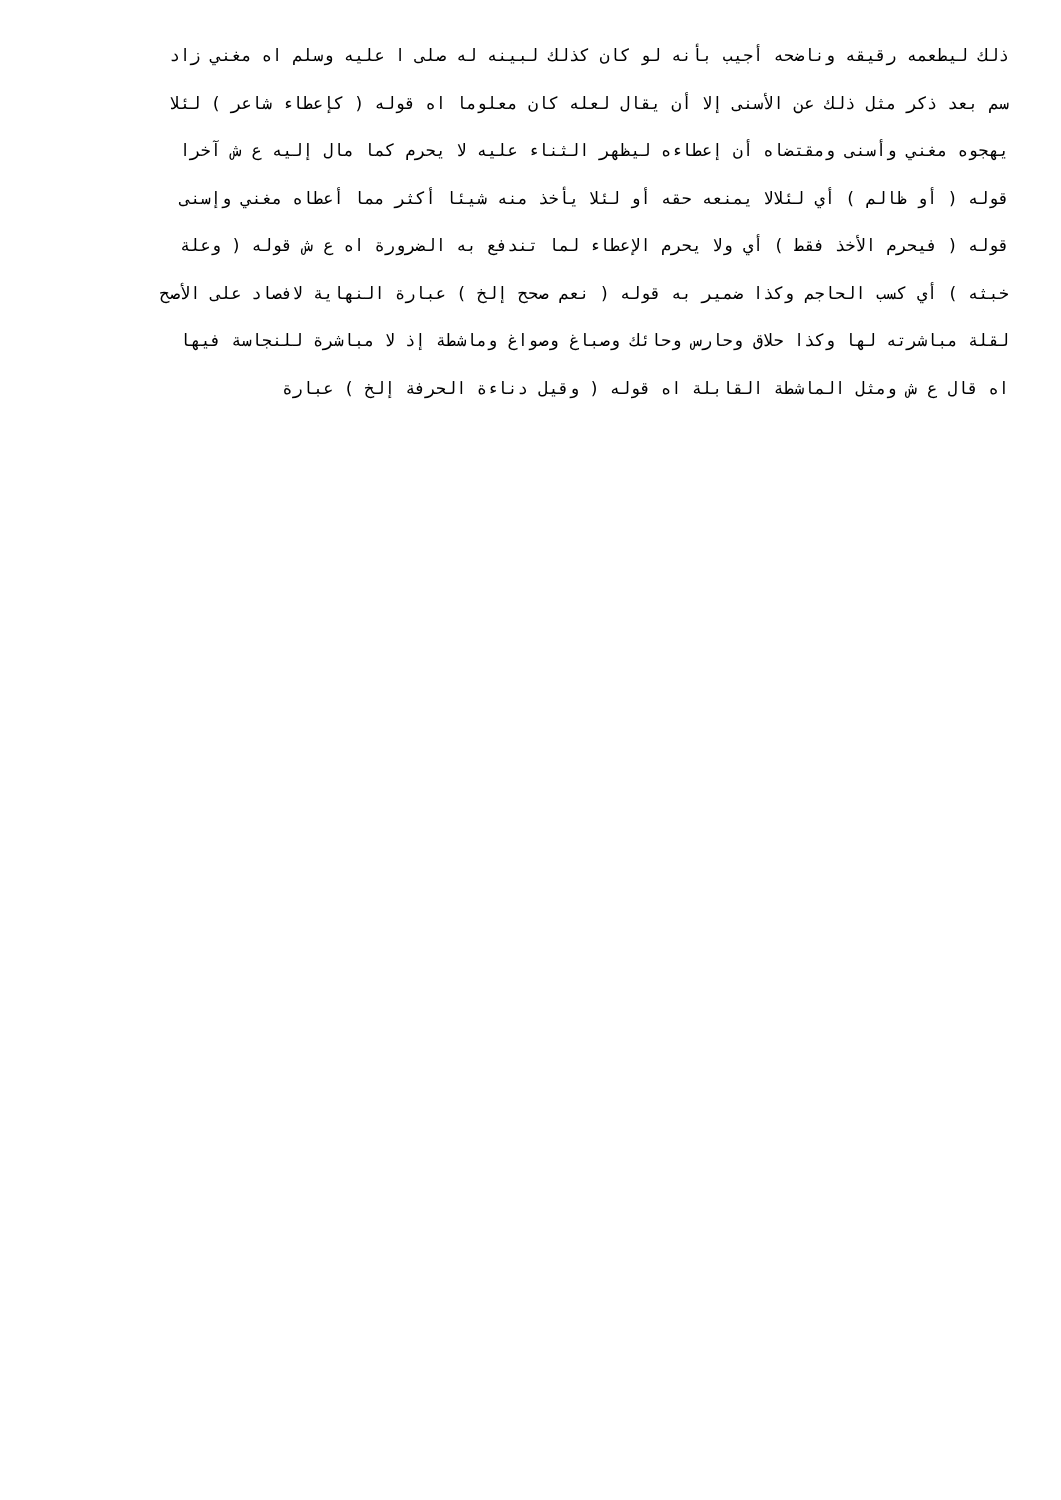ذلك ليطعمه رقيقه وناضحه أجيب بأنه لو كان كذلك لبينه له صلى ا عليه وسلم اه مغني زاد
سم بعد ذكر مثل ذلك عن الأسنى إلا أن يقال لعله كان معلوما اه قوله ( كإعطاء شاعر ) لئلا
يهجوه مغني وأسنى ومقتضاه أن إعطاءه ليظهر الثناء عليه لا يحرم كما مال إليه ع ش آخرا
قوله ( أو ظالم ) أي لئلالا يمنعه حقه أو لئلا يأخذ منه شيئا أكثر مما أعطاه مغني وإسنى
قوله ( فيحرم الأخذ فقط ) أي ولا يحرم الإعطاء لما تندفع به الضرورة اه ع ش قوله ( وعلة
خبثه ) أي كسب الحاجم وكذا ضمير به قوله ( نعم صحح إلخ ) عبارة النهاية لافصاد على الأصح
لقلة مباشرته لها وكذا حلاق وحارس وحائك وصباغ وصواغ وماشطة إذ لا مباشرة للنجاسة فيها
اه قال ع ش ومثل الماشطة القابلة اه قوله ( وقيل دناءة الحرفة إلخ ) عبارة